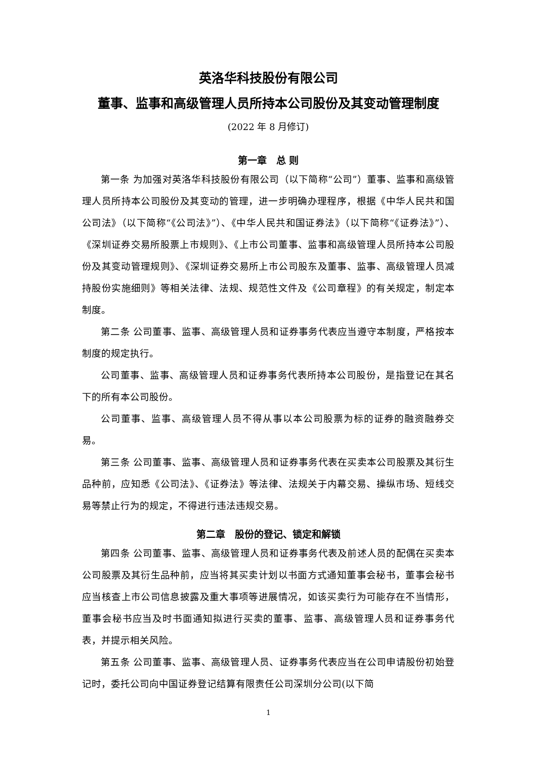英洛华科技股份有限公司
董事、监事和高级管理人员所持本公司股份及其变动管理制度
(2022 年 8 月修订)
第一章　总 则
第一条 为加强对英洛华科技股份有限公司（以下简称“公司”）董事、监事和高级管理人员所持本公司股份及其变动的管理，进一步明确办理程序，根据《中华人民共和国公司法》（以下简称“《公司法》”）、《中华人民共和国证券法》（以下简称“《证券法》”）、《深圳证券交易所股票上市规则》、《上市公司董事、监事和高级管理人员所持本公司股份及其变动管理规则》、《深圳证券交易所上市公司股东及董事、监事、高级管理人员减持股份实施细则》等相关法律、法规、规范性文件及《公司章程》的有关规定，制定本制度。
第二条 公司董事、监事、高级管理人员和证券事务代表应当遵守本制度，严格按本制度的规定执行。
公司董事、监事、高级管理人员和证券事务代表所持本公司股份，是指登记在其名下的所有本公司股份。
公司董事、监事、高级管理人员不得从事以本公司股票为标的证券的融资融券交易。
第三条 公司董事、监事、高级管理人员和证券事务代表在买卖本公司股票及其衍生品种前，应知悉《公司法》、《证券法》等法律、法规关于内幕交易、操纵市场、短线交易等禁止行为的规定，不得进行违法违规交易。
第二章　股份的登记、锁定和解锁
第四条 公司董事、监事、高级管理人员和证券事务代表及前述人员的配偶在买卖本公司股票及其衍生品种前，应当将其买卖计划以书面方式通知董事会秘书，董事会秘书应当核查上市公司信息披露及重大事项等进展情况，如该买卖行为可能存在不当情形，董事会秘书应当及时书面通知拟进行买卖的董事、监事、高级管理人员和证券事务代表，并提示相关风险。
第五条 公司董事、监事、高级管理人员、证券事务代表应当在公司申请股份初始登记时，委托公司向中国证券登记结算有限责任公司深圳分公司(以下简
1